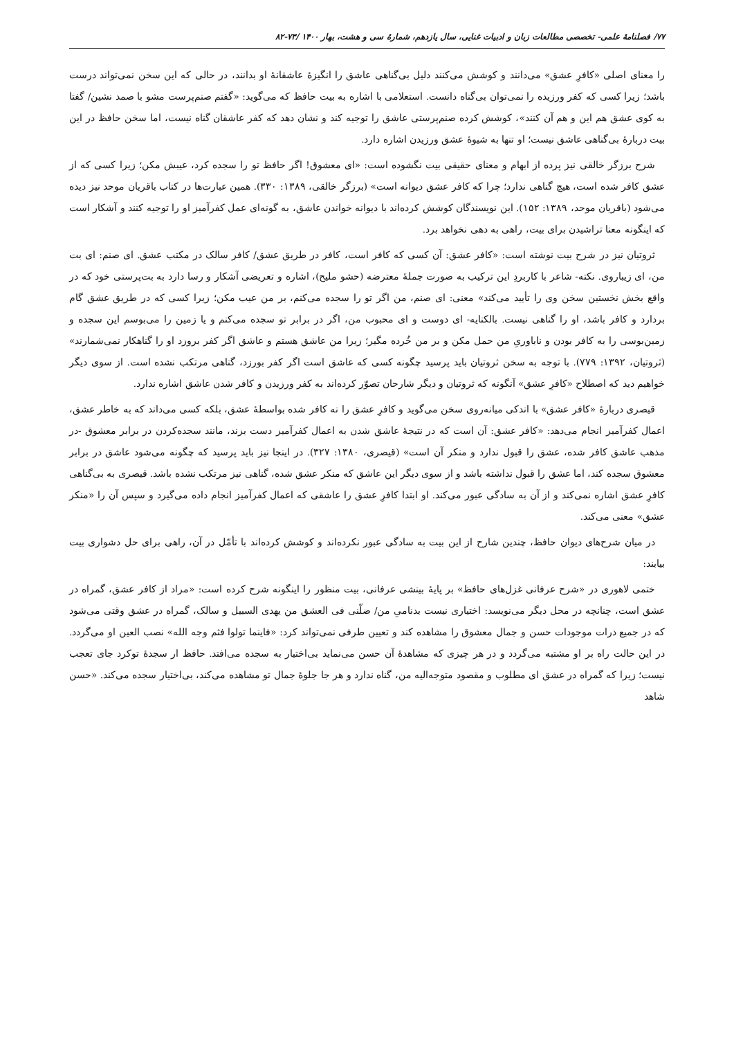۷۷/ فصلنامهٔ علمی- تخصصی مطالعات زبان و ادبیات غنایی، سال یازدهم، شمارهٔ سی و هشت، بهار ۱۴۰۰ /۷۳-۸۲
را معنای اصلی «کافرِ عشق» می‌دانند و کوشش می‌کنند دلیل بی‌گناهی عاشق را انگیزهٔ عاشقانهٔ او بدانند، در حالی که این سخن نمی‌تواند درست باشد؛ زیرا کسی که کفر ورزیده را نمی‌توان بی‌گناه دانست. استعلامی با اشاره به بیت حافظ که می‌گوید: «گفتم صنم‌پرست مشو با صمد نشین/ گفتا به کوی عشق هم این و هم آن کنند»، کوشش کرده صنم‌پرستی عاشق را توجیه کند و نشان دهد که کفر عاشقان گناه نیست، اما سخن حافظ در این بیت دربارهٔ بی‌گناهی عاشق نیست؛ او تنها به شیوهٔ عشق ورزیدن اشاره دارد.
شرح برزگر خالقی نیز پرده از ابهام و معنای حقیقی بیت نگشوده است: «ای معشوق! اگر حافظ تو را سجده کرد، عیبش مکن؛ زیرا کسی که از عشق کافر شده است، هیچ گناهی ندارد؛ چرا که کافر عشق دیوانه است» (برزگر خالقی، ۱۳۸۹: ۳۳۰). همین عبارت‌ها در کتاب باقریان موحد نیز دیده می‌شود (باقریان موحد، ۱۳۸۹: ۱۵۲). این نویسندگان کوشش کرده‌اند با دیوانه خواندن عاشق، به گونه‌ای عمل کفرآمیز او را توجیه کنند و آشکار است که اینگونه معنا تراشیدن برای بیت، راهی به دهی نخواهد برد.
ثروتیان نیز در شرح بیت نوشته است: «کافر عشق: آن کسی که کافر است، کافر در طریق عشق/ کافر سالک در مکتب عشق. ای صنم: ای بت من، ای زیباروی. نکته- شاعر با کاربردِ این ترکیب به صورت جملهٔ معترضه (حشو ملیح)، اشاره و تعریضی آشکار و رسا دارد به بت‌پرستی خود که در واقع بخش نخستین سخن وی را تأیید می‌کند» معنی: ای صنم، من اگر تو را سجده می‌کنم، بر من عیب مکن؛ زیرا کسی که در طریق عشق گام بردارد و کافر باشد، او را گناهی نیست. بالکنایه- ای دوست و ای محبوب من، اگر در برابر تو سجده می‌کنم و یا زمین را می‌بوسم این سجده و زمین‌بوسی را به کافر بودن و ناباوریِ من حمل مکن و بر من خُرده مگیر؛ زیرا من عاشق هستم و عاشق اگر کفر بروزد او را گناهکار نمی‌شمارند» (ثروتیان، ۱۳۹۲: ۷۷۹). با توجه به سخن ثروتیان باید پرسید چگونه کسی که عاشق است اگر کفر بورزد، گناهی مرتکب نشده است. از سوی دیگر خواهیم دید که اصطلاح «کافرِ عشق» آنگونه که ثروتیان و دیگر شارحان تصوّر کرده‌اند به کفر ورزیدن و کافر شدن عاشق اشاره ندارد.
قیصری دربارهٔ «کافر عشق» با اندکی میانه‌روی سخن می‌گوید و کافرِ عشق را نه کافر شده بواسطهٔ عشق، بلکه کسی می‌داند که به خاطر عشق، اعمال کفرآمیز انجام می‌دهد: «کافر عشق: آن است که در نتیجهٔ عاشق شدن به اعمال کفرآمیز دست بزند، مانند سجده‌کردن در برابر معشوق -در مذهب عاشق کافر شده، عشق را قبول ندارد و منکر آن است» (قیصری، ۱۳۸۰: ۳۲۷). در اینجا نیز باید پرسید که چگونه می‌شود عاشق در برابر معشوق سجده کند، اما عشق را قبول نداشته باشد و از سوی دیگر این عاشق که منکر عشق شده، گناهی نیز مرتکب نشده باشد. قیصری به بی‌گناهی کافرِ عشق اشاره نمی‌کند و از آن به سادگی عبور می‌کند. او ابتدا کافرِ عشق را عاشقی که اعمال کفرآمیز انجام داده می‌گیرد و سپس آن را «منکر عشق» معنی می‌کند.
در میان شرح‌های دیوان حافظ، چندین شارح از این بیت به سادگی عبور نکرده‌اند و کوشش کرده‌اند با تأمّل در آن، راهی برای حل دشواری بیت بیابند:
ختمی لاهوری در «شرح عرفانی غزل‌های حافظ» بر پایهٔ بینشی عرفانی، بیت منظور را اینگونه شرح کرده است: «مراد از کافر عشق، گمراه در عشق است، چنانچه در محل دیگر می‌نویسد: اختیاری نیست بدنامیِ من/ ضلّنی فی العشق من یهدی السبیل و سالک، گمراه در عشق وقتی می‌شود که در جمیع ذرات موجودات حسن و جمال معشوق را مشاهده کند و تعیین طرفی نمی‌تواند کرد: «فاینما تولوا فثم وجه الله» نصب العین او می‌گردد. در این حالت راه بر او مشتبه می‌گردد و در هر چیزی که مشاهدهٔ آن حسن می‌نماید بی‌اختیار به سجده می‌افتد. حافظ ار سجدهٔ توکرد جای تعجب نیست؛ زیرا که گمراه در عشق ای مطلوب و مقصود متوجه‌الیه من، گناه ندارد و هر جا جلوهٔ جمال تو مشاهده می‌کند، بی‌اختیار سجده می‌کند. «حسن شاهد